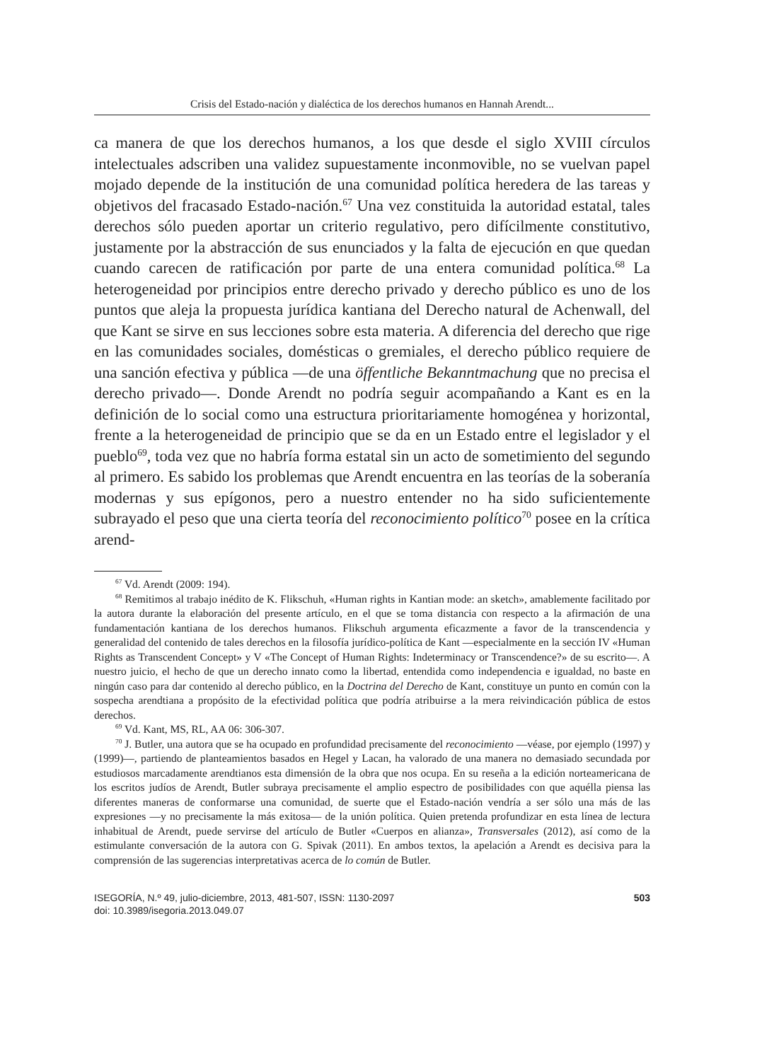Crisis del Estado-nación y dialéctica de los derechos humanos en Hannah Arendt...
ca manera de que los derechos humanos, a los que desde el siglo XVIII círculos intelectuales adscriben una validez supuestamente inconmovible, no se vuelvan papel mojado depende de la institución de una comunidad política heredera de las tareas y objetivos del fracasado Estado-nación.<sup>67</sup> Una vez constituida la autoridad estatal, tales derechos sólo pueden aportar un criterio regulativo, pero difícilmente constitutivo, justamente por la abstracción de sus enunciados y la falta de ejecución en que quedan cuando carecen de ratificación por parte de una entera comunidad política.<sup>68</sup> La heterogeneidad por principios entre derecho privado y derecho público es uno de los puntos que aleja la propuesta jurídica kantiana del Derecho natural de Achenwall, del que Kant se sirve en sus lecciones sobre esta materia. A diferencia del derecho que rige en las comunidades sociales, domésticas o gremiales, el derecho público requiere de una sanción efectiva y pública —de una öffentliche Bekanntmachung que no precisa el derecho privado—. Donde Arendt no podría seguir acompañando a Kant es en la definición de lo social como una estructura prioritariamente homogénea y horizontal, frente a la heterogeneidad de principio que se da en un Estado entre el legislador y el pueblo<sup>69</sup>, toda vez que no habría forma estatal sin un acto de sometimiento del segundo al primero. Es sabido los problemas que Arendt encuentra en las teorías de la soberanía modernas y sus epígonos, pero a nuestro entender no ha sido suficientemente subrayado el peso que una cierta teoría del reconocimiento político<sup>70</sup> posee en la crítica arend-
<sup>67</sup> Vd. Arendt (2009: 194).
<sup>68</sup> Remitimos al trabajo inédito de K. Flikschuh, «Human rights in Kantian mode: an sketch», amablemente facilitado por la autora durante la elaboración del presente artículo, en el que se toma distancia con respecto a la afirmación de una fundamentación kantiana de los derechos humanos. Flikschuh argumenta eficazmente a favor de la transcendencia y generalidad del contenido de tales derechos en la filosofía jurídico-política de Kant —especialmente en la sección IV «Human Rights as Transcendent Concept» y V «The Concept of Human Rights: Indeterminacy or Transcendence?» de su escrito—. A nuestro juicio, el hecho de que un derecho innato como la libertad, entendida como independencia e igualdad, no baste en ningún caso para dar contenido al derecho público, en la Doctrina del Derecho de Kant, constituye un punto en común con la sospecha arendtiana a propósito de la efectividad política que podría atribuirse a la mera reivindicación pública de estos derechos.
<sup>69</sup> Vd. Kant, MS, RL, AA 06: 306-307.
<sup>70</sup> J. Butler, una autora que se ha ocupado en profundidad precisamente del reconocimiento —véase, por ejemplo (1997) y (1999)—, partiendo de planteamientos basados en Hegel y Lacan, ha valorado de una manera no demasiado secundada por estudiosos marcadamente arendtianos esta dimensión de la obra que nos ocupa. En su reseña a la edición norteamericana de los escritos judíos de Arendt, Butler subraya precisamente el amplio espectro de posibilidades con que aquélla piensa las diferentes maneras de conformarse una comunidad, de suerte que el Estado-nación vendría a ser sólo una más de las expresiones —y no precisamente la más exitosa— de la unión política. Quien pretenda profundizar en esta línea de lectura inhabitual de Arendt, puede servirse del artículo de Butler «Cuerpos en alianza», Transversales (2012), así como de la estimulante conversación de la autora con G. Spivak (2011). En ambos textos, la apelación a Arendt es decisiva para la comprensión de las sugerencias interpretativas acerca de lo común de Butler.
ISEGORÍA, N.º 49, julio-diciembre, 2013, 481-507, ISSN: 1130-2097
doi: 10.3989/isegoria.2013.049.07
503